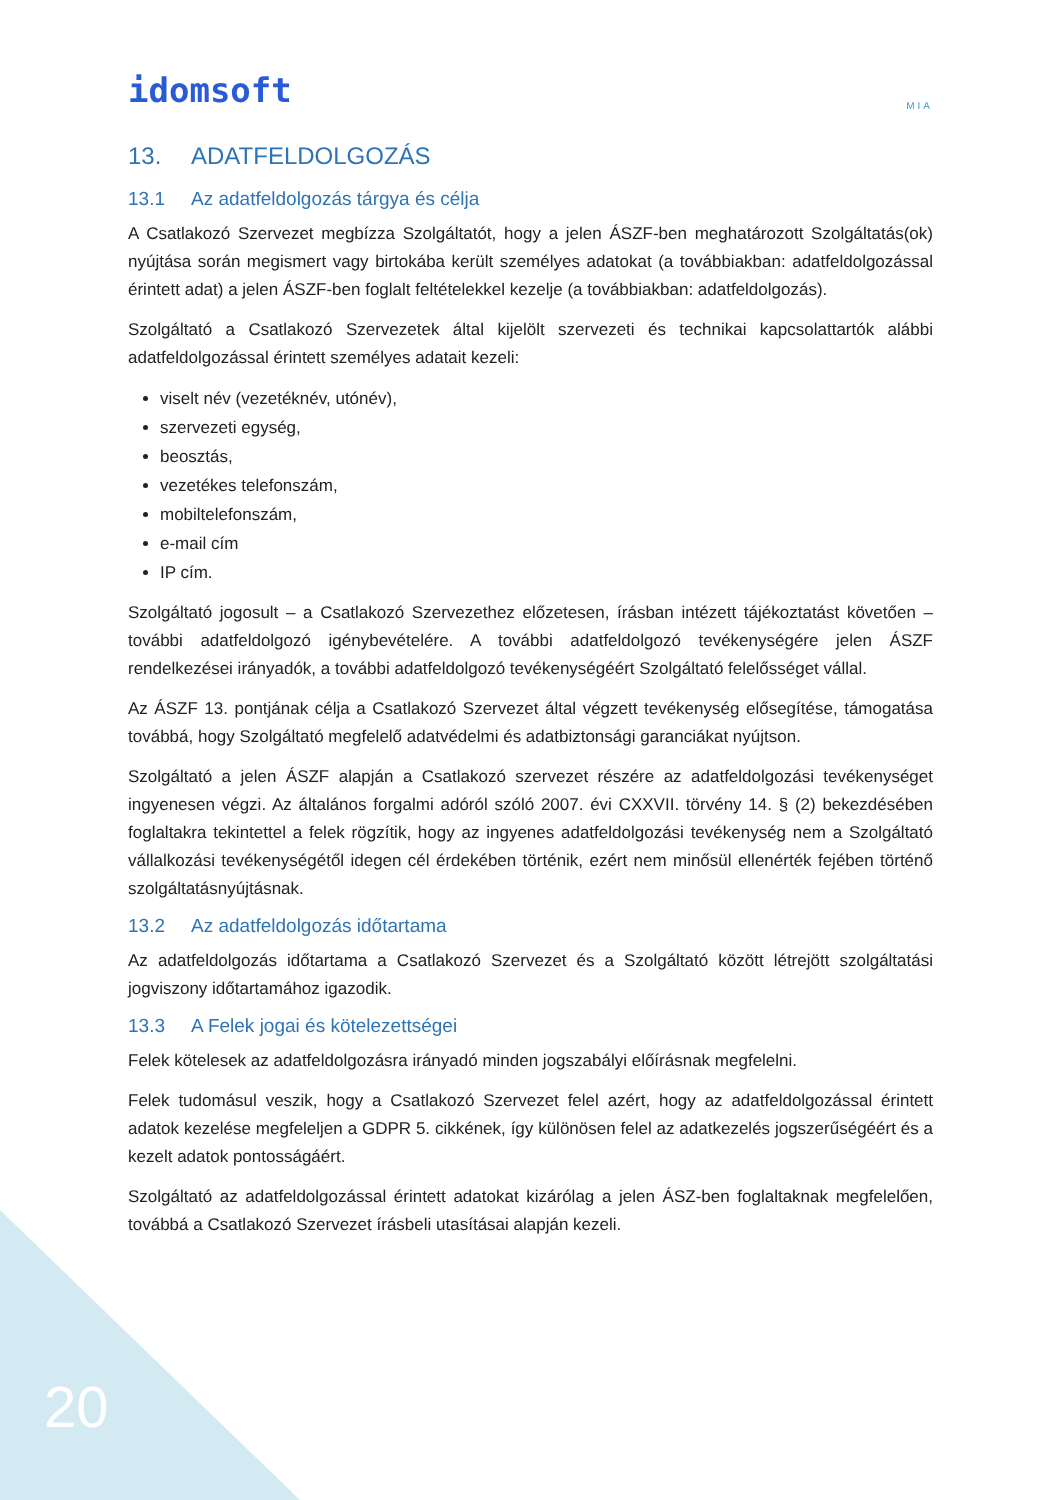idomsoft
MIA
13. ADATFELDOLGOZÁS
13.1 Az adatfeldolgozás tárgya és célja
A Csatlakozó Szervezet megbízza Szolgáltatót, hogy a jelen ÁSZF-ben meghatározott Szolgáltatás(ok) nyújtása során megismert vagy birtokába került személyes adatokat (a továbbiakban: adatfeldolgozással érintett adat) a jelen ÁSZF-ben foglalt feltételekkel kezelje (a továbbiakban: adatfeldolgozás).
Szolgáltató a Csatlakozó Szervezetek által kijelölt szervezeti és technikai kapcsolattartók alábbi adatfeldolgozással érintett személyes adatait kezeli:
viselt név (vezetéknév, utónév),
szervezeti egység,
beosztás,
vezetékes telefonszám,
mobiltelefonszám,
e-mail cím
IP cím.
Szolgáltató jogosult – a Csatlakozó Szervezethez előzetesen, írásban intézett tájékoztatást követően – további adatfeldolgozó igénybevételére. A további adatfeldolgozó tevékenységére jelen ÁSZF rendelkezései irányadók, a további adatfeldolgozó tevékenységéért Szolgáltató felelősséget vállal.
Az ÁSZF 13. pontjának célja a Csatlakozó Szervezet által végzett tevékenység elősegítése, támogatása továbbá, hogy Szolgáltató megfelelő adatvédelmi és adatbiztonsági garanciákat nyújtson.
Szolgáltató a jelen ÁSZF alapján a Csatlakozó szervezet részére az adatfeldolgozási tevékenységet ingyenesen végzi. Az általános forgalmi adóról szóló 2007. évi CXXVII. törvény 14. § (2) bekezdésében foglaltakra tekintettel a felek rögzítik, hogy az ingyenes adatfeldolgozási tevékenység nem a Szolgáltató vállalkozási tevékenységétől idegen cél érdekében történik, ezért nem minősül ellenérték fejében történő szolgáltatásnyújtásnak.
13.2 Az adatfeldolgozás időtartama
Az adatfeldolgozás időtartama a Csatlakozó Szervezet és a Szolgáltató között létrejött szolgáltatási jogviszony időtartamához igazodik.
13.3 A Felek jogai és kötelezettségei
Felek kötelesek az adatfeldolgozásra irányadó minden jogszabályi előírásnak megfelelni.
Felek tudomásul veszik, hogy a Csatlakozó Szervezet felel azért, hogy az adatfeldolgozással érintett adatok kezelése megfeleljen a GDPR 5. cikkének, így különösen felel az adatkezelés jogszerűségéért és a kezelt adatok pontosságáért.
Szolgáltató az adatfeldolgozással érintett adatokat kizárólag a jelen ÁSZ-ben foglaltaknak megfelelően, továbbá a Csatlakozó Szervezet írásbeli utasításai alapján kezeli.
20